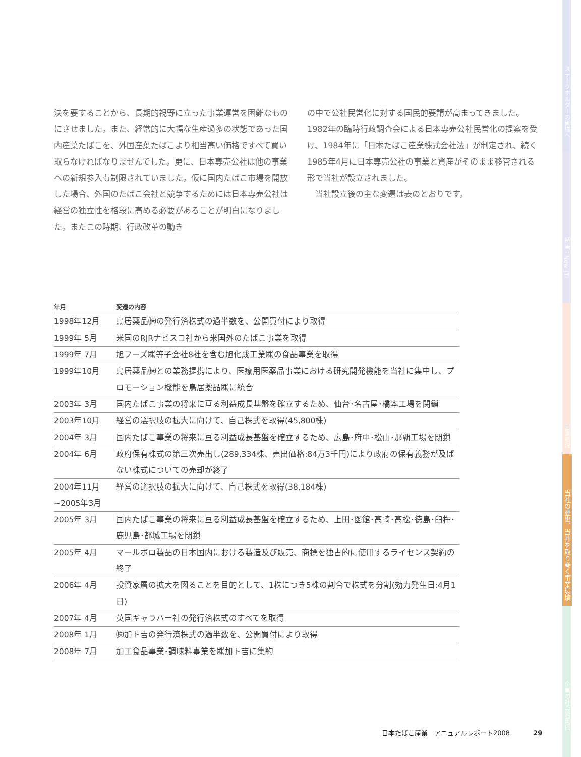決を要することから、長期的視野に立った事業運営を困難なものにさせました。また、経常的に大幅な生産過多の状態であった国内産葉たばこを、外国産葉たばこより相当高い価格ですべて買い取らなければなりませんでした。更に、日本専売公社は他の事業への新規参入も制限されていました。仮に国内たばこ市場を開放した場合、外国のたばこ会社と競争するためには日本専売公社は経営の独立性を格段に高める必要があることが明白になりました。またこの時期、行政改革の動き
の中で公社民営化に対する国民的要請が高まってきました。1982年の臨時行政調査会による日本専売公社民営化の提案を受け、1984年に「日本たばこ産業株式会社法」が制定され、続く1985年4月に日本専売公社の事業と資産がそのまま移管される形で当社が設立されました。
　当社設立後の主な変遷は表のとおりです。
| 年月 | 変遷の内容 |
| --- | --- |
| 1998年12月 | 鳥居薬品㈱の発行済株式の過半数を、公開買付により取得 |
| 1999年 5月 | 米国のRJRナビスコ社から米国外のたばこ事業を取得 |
| 1999年 7月 | 旭フーズ㈱等子会社8社を含む旭化成工業㈱の食品事業を取得 |
| 1999年10月 | 鳥居薬品㈱との業務提携により、医療用医薬品事業における研究開発機能を当社に集中し、プロモーション機能を鳥居薬品㈱に統合 |
| 2003年 3月 | 国内たばこ事業の将来に亘る利益成長基盤を確立するため、仙台･名古屋･橋本工場を閉鎖 |
| 2003年10月 | 経営の選択肢の拡大に向けて、自己株式を取得(45,800株) |
| 2004年 3月 | 国内たばこ事業の将来に亘る利益成長基盤を確立するため、広島･府中･松山･那覇工場を閉鎖 |
| 2004年 6月 | 政府保有株式の第三次売出し(289,334株、売出価格:84万3千円)により政府の保有義務が及ばない株式についての売却が終了 |
| 2004年11月 ~2005年3月 | 経営の選択肢の拡大に向けて、自己株式を取得(38,184株) |
| 2005年 3月 | 国内たばこ事業の将来に亘る利益成長基盤を確立するため、上田･函館･高崎･高松･徳島･臼杵･鹿児島･都城工場を閉鎖 |
| 2005年 4月 | マールボロ製品の日本国内における製造及び販売、商標を独占的に使用するライセンス契約の終了 |
| 2006年 4月 | 投資家層の拡大を図ることを目的として、1株につき5株の割合で株式を分割(効力発生日:4月1日) |
| 2007年 4月 | 英国ギャラハー社の発行済株式のすべてを取得 |
| 2008年 1月 | ㈱加ト吉の発行済株式の過半数を、公開買付により取得 |
| 2008年 7月 | 加工食品事業･調味料事業を㈱加ト吉に集約 |
ステークホルダーの皆様へ
特集：New JTI
営業概況
当社の歴史、当社を取り巻く事業環境
企業の社会的責任
日本たばこ産業　アニュアルレポート2008　　29